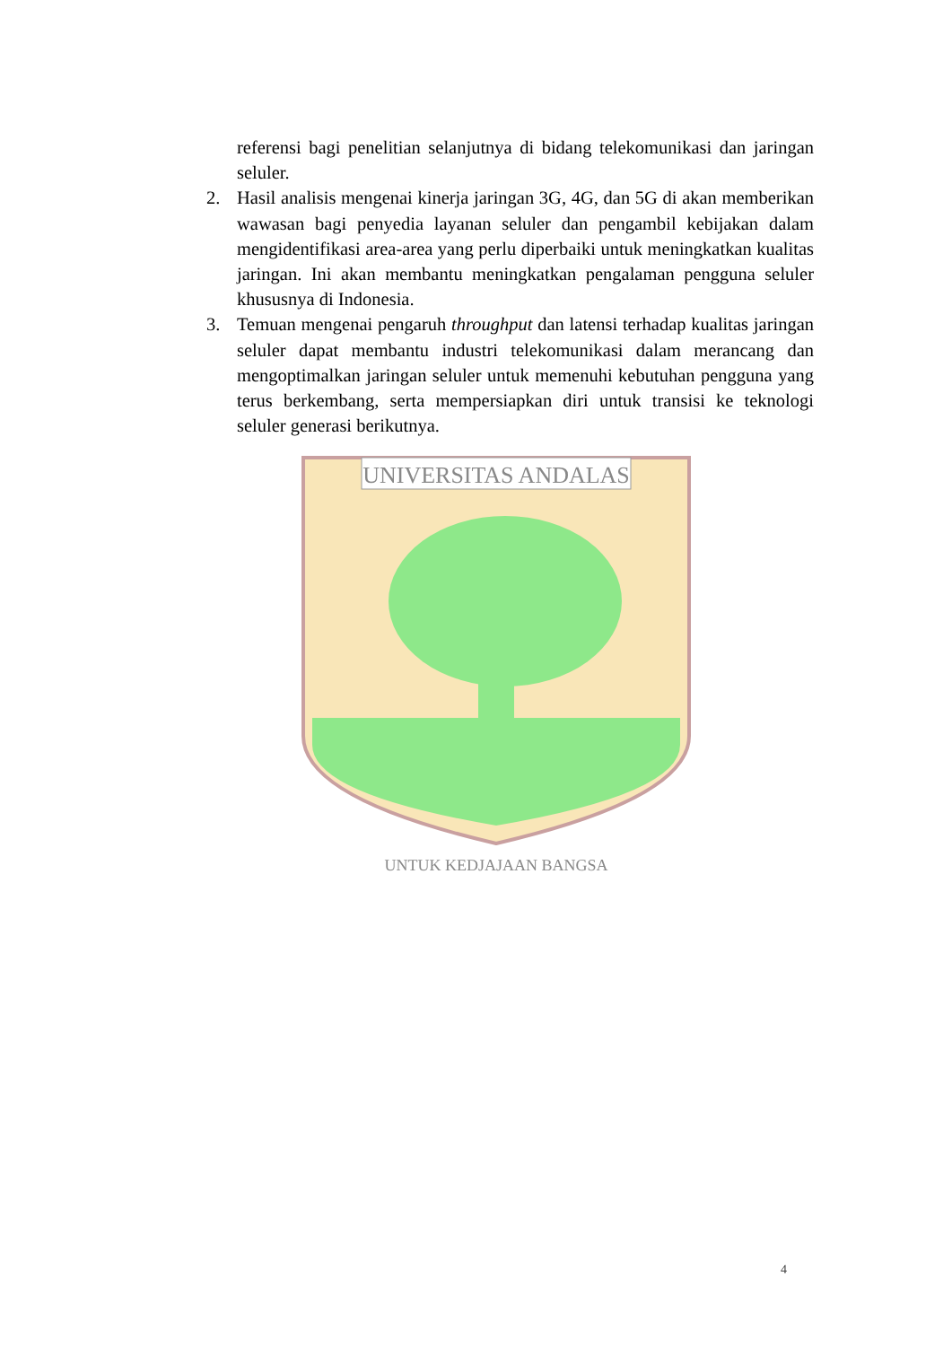UNIVERSITAS ANDALAS
UNTUK KEDJAJAAN BANGSA
referensi bagi penelitian selanjutnya di bidang telekomunikasi dan jaringan seluler.
2. Hasil analisis mengenai kinerja jaringan 3G, 4G, dan 5G di akan memberikan wawasan bagi penyedia layanan seluler dan pengambil kebijakan dalam mengidentifikasi area-area yang perlu diperbaiki untuk meningkatkan kualitas jaringan. Ini akan membantu meningkatkan pengalaman pengguna seluler khususnya di Indonesia.
3. Temuan mengenai pengaruh throughput dan latensi terhadap kualitas jaringan seluler dapat membantu industri telekomunikasi dalam merancang dan mengoptimalkan jaringan seluler untuk memenuhi kebutuhan pengguna yang terus berkembang, serta mempersiapkan diri untuk transisi ke teknologi seluler generasi berikutnya.
4